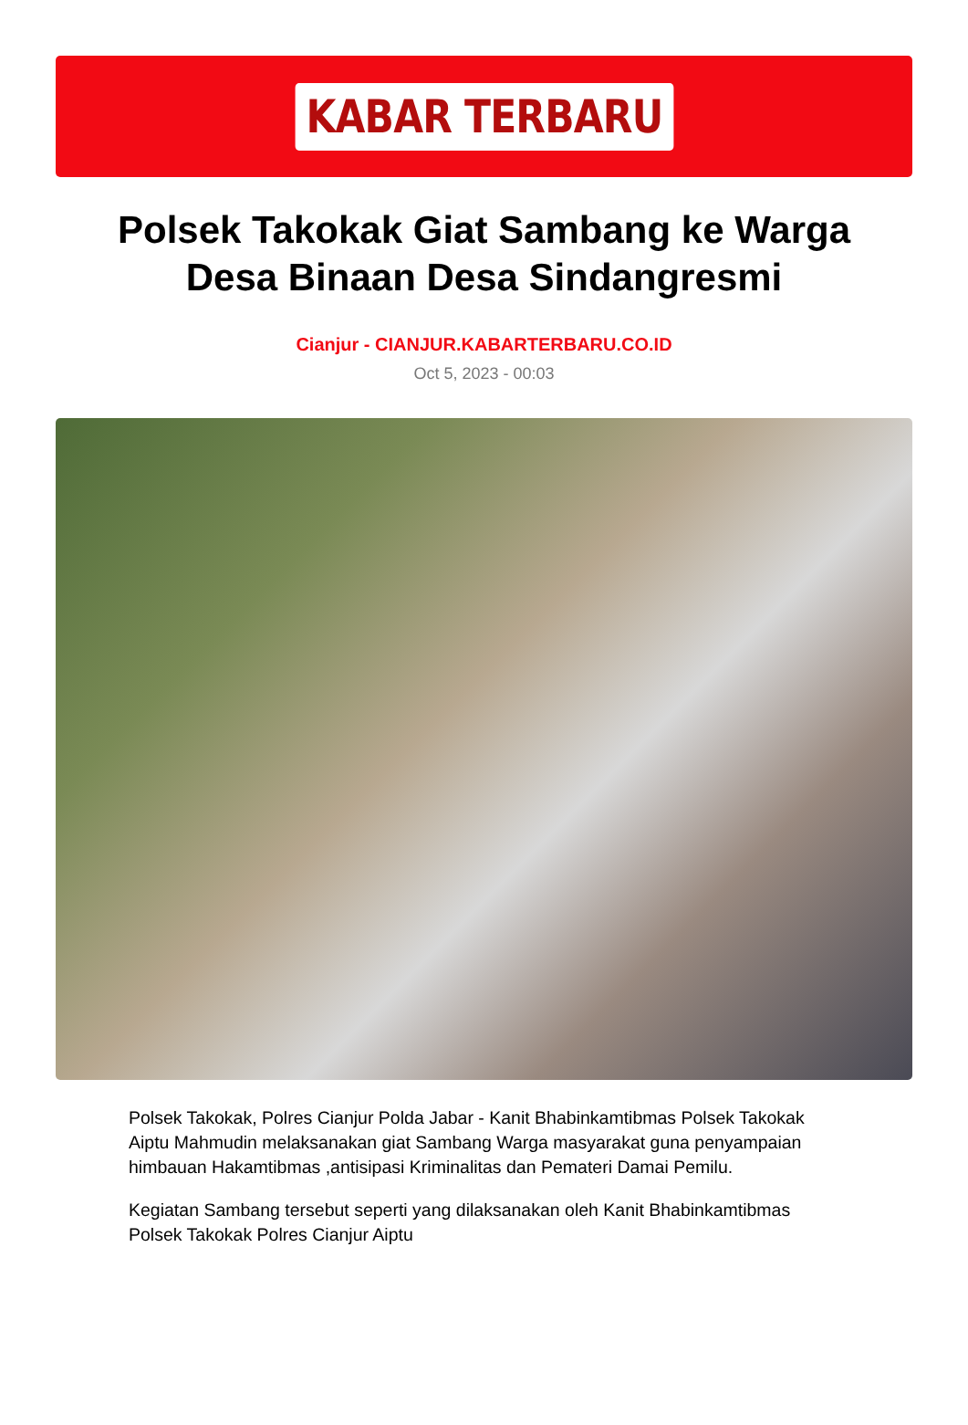KABAR TERBARU
Polsek Takokak Giat Sambang ke Warga Desa Binaan Desa Sindangresmi
Cianjur - CIANJUR.KABARTERBARU.CO.ID
Oct 5, 2023 - 00:03
Polsek Takokak, Polres Cianjur Polda Jabar - Kanit Bhabinkamtibmas Polsek Takokak Aiptu Mahmudin melaksanakan giat Sambang Warga masyarakat guna penyampaian himbauan Hakamtibmas ,antisipasi Kriminalitas dan Pemateri Damai Pemilu.
Kegiatan Sambang tersebut seperti yang dilaksanakan oleh Kanit Bhabinkamtibmas Polsek Takokak Polres Cianjur Aiptu